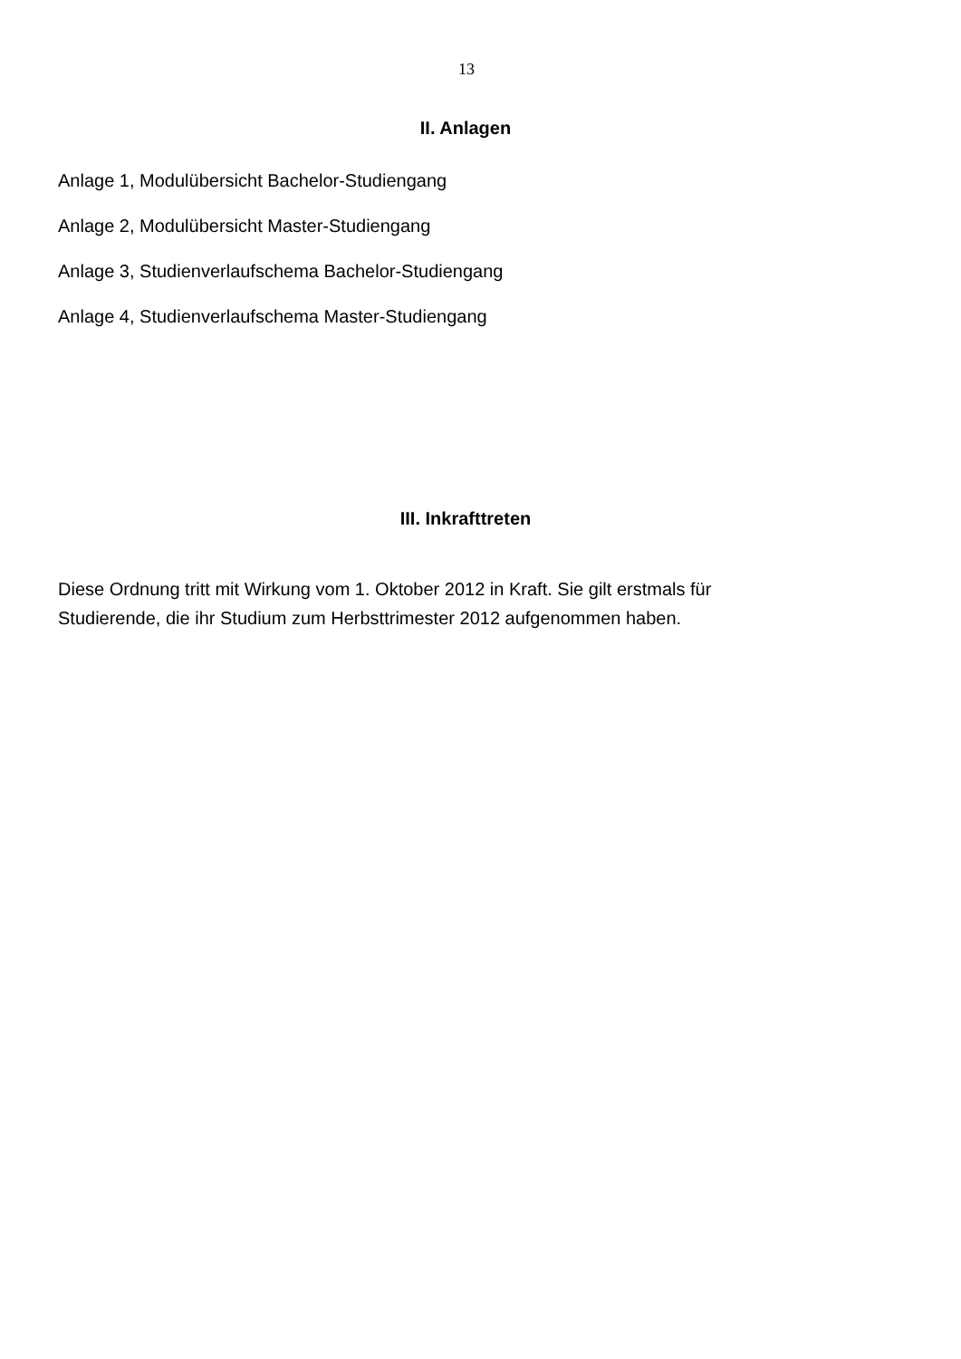13
II. Anlagen
Anlage 1, Modulübersicht Bachelor-Studiengang
Anlage 2, Modulübersicht Master-Studiengang
Anlage 3, Studienverlaufschema Bachelor-Studiengang
Anlage 4, Studienverlaufschema Master-Studiengang
III. Inkrafttreten
Diese Ordnung tritt mit Wirkung vom 1. Oktober 2012 in Kraft. Sie gilt erstmals für
Studierende, die ihr Studium zum Herbsttrimester 2012 aufgenommen haben.